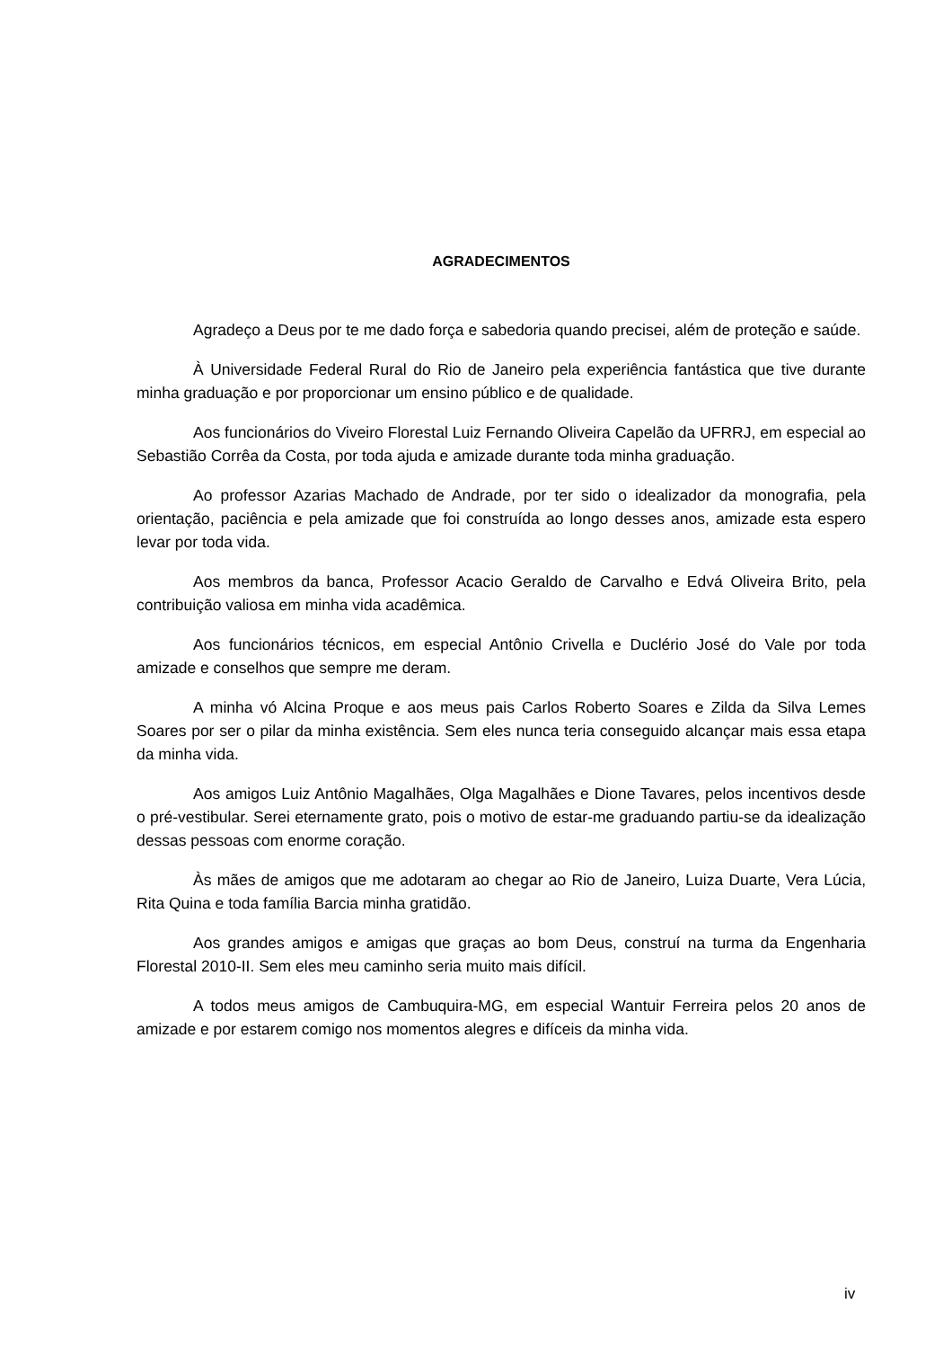AGRADECIMENTOS
Agradeço a Deus por te me dado força e sabedoria quando precisei, além de proteção e saúde.
À Universidade Federal Rural do Rio de Janeiro pela experiência fantástica que tive durante minha graduação e por proporcionar um ensino público e de qualidade.
Aos funcionários do Viveiro Florestal Luiz Fernando Oliveira Capelão da UFRRJ, em especial ao Sebastião Corrêa da Costa, por toda ajuda e amizade durante toda minha graduação.
Ao professor Azarias Machado de Andrade, por ter sido o idealizador da monografia, pela orientação, paciência e pela amizade que foi construída ao longo desses anos, amizade esta espero levar por toda vida.
Aos membros da banca, Professor Acacio Geraldo de Carvalho e Edvá Oliveira Brito, pela contribuição valiosa em minha vida acadêmica.
Aos funcionários técnicos, em especial Antônio Crivella e Duclério José do Vale por toda amizade e conselhos que sempre me deram.
A minha vó Alcina Proque e aos meus pais Carlos Roberto Soares e Zilda da Silva Lemes Soares por ser o pilar da minha existência. Sem eles nunca teria conseguido alcançar mais essa etapa da minha vida.
Aos amigos Luiz Antônio Magalhães, Olga Magalhães e Dione Tavares, pelos incentivos desde o pré-vestibular. Serei eternamente grato, pois o motivo de estar-me graduando partiu-se da idealização dessas pessoas com enorme coração.
Às mães de amigos que me adotaram ao chegar ao Rio de Janeiro, Luiza Duarte, Vera Lúcia, Rita Quina e toda família Barcia minha gratidão.
Aos grandes amigos e amigas que graças ao bom Deus, construí na turma da Engenharia Florestal 2010-II. Sem eles meu caminho seria muito mais difícil.
A todos meus amigos de Cambuquira-MG, em especial Wantuir Ferreira pelos 20 anos de amizade e por estarem comigo nos momentos alegres e difíceis da minha vida.
iv